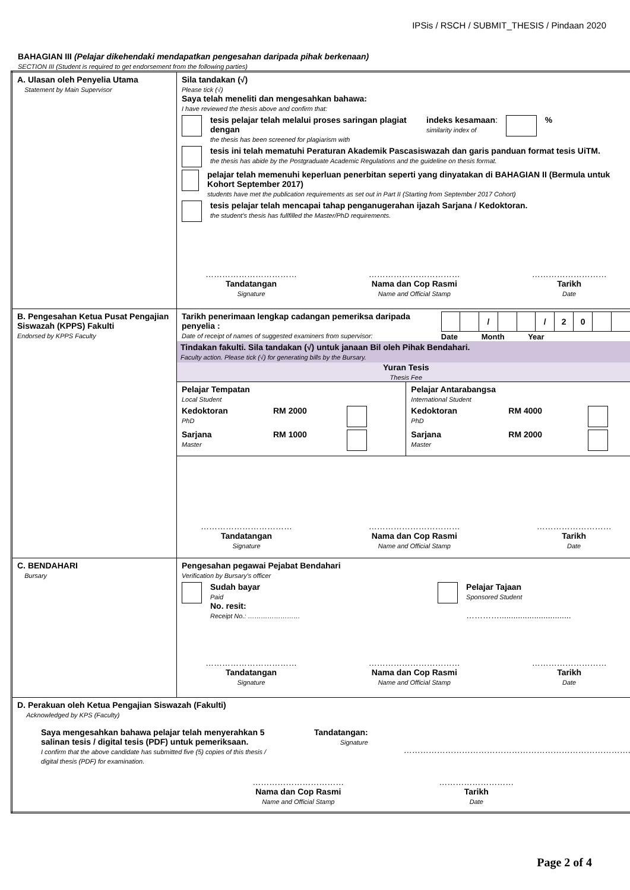IPSis / RSCH / SUBMIT_THESIS / Pindaan 2020
BAHAGIAN III (Pelajar dikehendaki mendapatkan pengesahan daripada pihak berkenaan)
SECTION III (Student is required to get endorsement from the following parties)
| A. Ulasan oleh Penyelia Utama Statement by Main Supervisor | Sila tandakan (√) Please tick (√) Saya telah meneliti dan mengesahkan bahawa: I have reviewed the thesis above and confirm that: tesis pelajar telah melalui proses saringan plagiat dengan the thesis has been screened for plagiarism with indeks kesamaan : similarity index of % tesis ini telah mematuhi Peraturan Akademik Pascasiswazah dan garis panduan format tesis UiTM. the thesis has abide by the Postgraduate Academic Regulations and the guideline on thesis format. pelajar telah memenuhi keperluan penerbitan seperti yang dinyatakan di BAHAGIAN II (Bermula untuk Kohort September 2017) students have met the publication requirements as set out in Part II (Starting from September 2017 Cohort) tesis pelajar telah mencapai tahap penganugerahan ijazah Sarjana / Kedoktoran. the student's thesis has fullfilled the Master/PhD requirements. …………………………… Tandatangan Signature …………………………… Nama dan Cop Rasmi Name and Official Stamp ……………………… Tarikh Date |
| B. Pengesahan Ketua Pusat Pengajian Siswazah (KPPS) Fakulti Endorsed by KPPS Faculty | Tarikh penerimaan lengkap cadangan pemeriksa daripada penyelia : Date of receipt of names of suggested examiners from supervisor: / / / / / / / / / 2 / 0 / / / Date Month Year Tindakan fakulti. Sila tandakan (√) untuk janaan Bil oleh Pihak Bendahari. Faculty action. Please tick (√) for generating bills by the Bursary. Yuran Tesis Thesis Fee Pelajar Tempatan Local Student Kedoktoran PhD RM 2000 Sarjana Master RM 1000 Pelajar Antarabangsa International Student Kedoktoran PhD RM 4000 Sarjana Master RM 2000 …………………………… Tandatangan Signature …………………………… Nama dan Cop Rasmi Name and Official Stamp ……………………… Tarikh Date |
| C. BENDAHARI Bursary | Pengesahan pegawai Pejabat Bendahari Verification by Bursary's officer Sudah bayar Paid No. resit: Receipt No.: …………………… Pelajar Tajaan Sponsored Student …………............................... …………………………… Tandatangan Signature …………………………… Nama dan Cop Rasmi Name and Official Stamp ……………………… Tarikh Date |
| D. Perakuan oleh Ketua Pengajian Siswazah (Fakulti) Acknowledged by KPS (Faculty) Saya mengesahkan bahawa pelajar telah menyerahkan 5 salinan tesis / digital tesis (PDF) untuk pemeriksaan. I confirm that the above candidate has submitted five (5) copies of this thesis / digital thesis (PDF) for examination. Tandatangan: Signature ………………………………………………………………………. …………………………… Nama dan Cop Rasmi Name and Official Stamp ……………………… Tarikh Date | |
Page 2 of 4